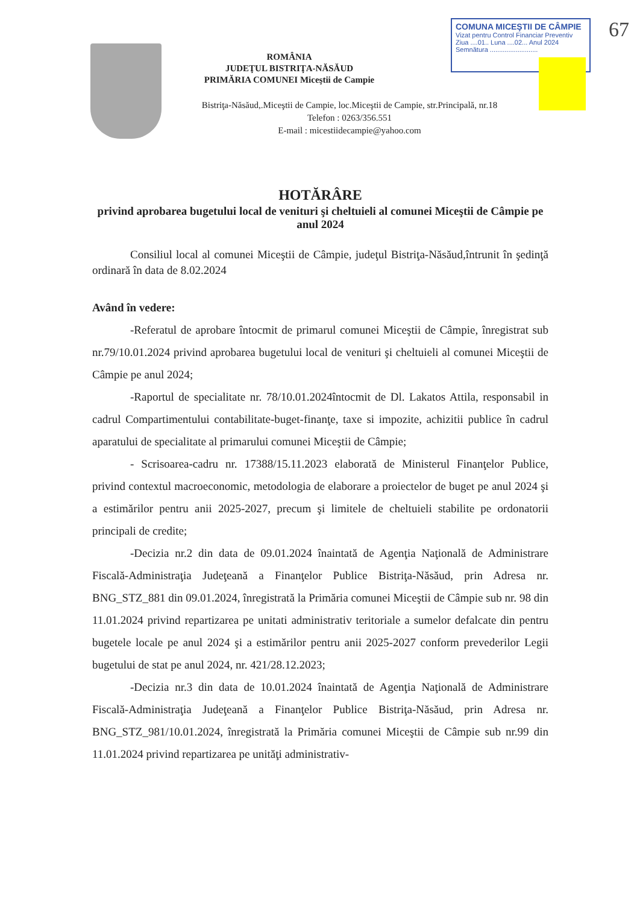COMUNA MICEŞTII DE CÂMPIE
Vizat pentru Control Financiar Preventiv
Ziua ....01.. Luna ....02... Anul 2024
Semnătura ..........................
67
ROMÂNIA
JUDEŢUL BISTRIŢA-NĂSĂUD
PRIMĂRIA COMUNEI Miceştii de Campie
Bistriţa-Năsăud,.Miceştii de Campie, loc.Miceştii de Campie, str.Principală, nr.18
Telefon : 0263/356.551
E-mail : micestiidecampie@yahoo.com
HOTĂRÂRE
privind aprobarea bugetului local de venituri şi cheltuieli al comunei Miceştii de Câmpie pe anul 2024
Consiliul local al comunei Miceştii de Câmpie, judeţul Bistriţa-Năsăud,întrunit în şedinţă ordinară în data de 8.02.2024
Având în vedere:
-Referatul de aprobare întocmit de primarul comunei Miceştii de Câmpie, înregistrat sub nr.79/10.01.2024 privind aprobarea bugetului local de venituri şi cheltuieli al comunei Miceştii de Câmpie pe anul 2024;
-Raportul de specialitate nr. 78/10.01.2024întocmit de Dl. Lakatos Attila, responsabil in cadrul Compartimentului contabilitate-buget-finanţe, taxe si impozite, achizitii publice în cadrul aparatului de specialitate al primarului comunei Miceştii de Câmpie;
- Scrisoarea-cadru nr. 17388/15.11.2023 elaborată de Ministerul Finanţelor Publice, privind contextul macroeconomic, metodologia de elaborare a proiectelor de buget pe anul 2024 şi a estimărilor pentru anii 2025-2027, precum şi limitele de cheltuieli stabilite pe ordonatorii principali de credite;
-Decizia nr.2 din data de 09.01.2024 înaintată de Agenţia Naţională de Administrare Fiscală-Administraţia Judeţeană a Finanţelor Publice Bistriţa-Năsăud, prin Adresa nr. BNG_STZ_881 din 09.01.2024, înregistrată la Primăria comunei Miceştii de Câmpie sub nr. 98 din 11.01.2024 privind repartizarea pe unitati administrativ teritoriale a sumelor defalcate din pentru bugetele locale pe anul 2024 şi a estimărilor pentru anii 2025-2027 conform prevederilor Legii bugetului de stat pe anul 2024, nr. 421/28.12.2023;
-Decizia nr.3 din data de 10.01.2024 înaintată de Agenţia Naţională de Administrare Fiscală-Administraţia Judeţeană a Finanţelor Publice Bistriţa-Năsăud, prin Adresa nr. BNG_STZ_981/10.01.2024, înregistrată la Primăria comunei Miceştii de Câmpie sub nr.99 din 11.01.2024 privind repartizarea pe unităţi administrativ-